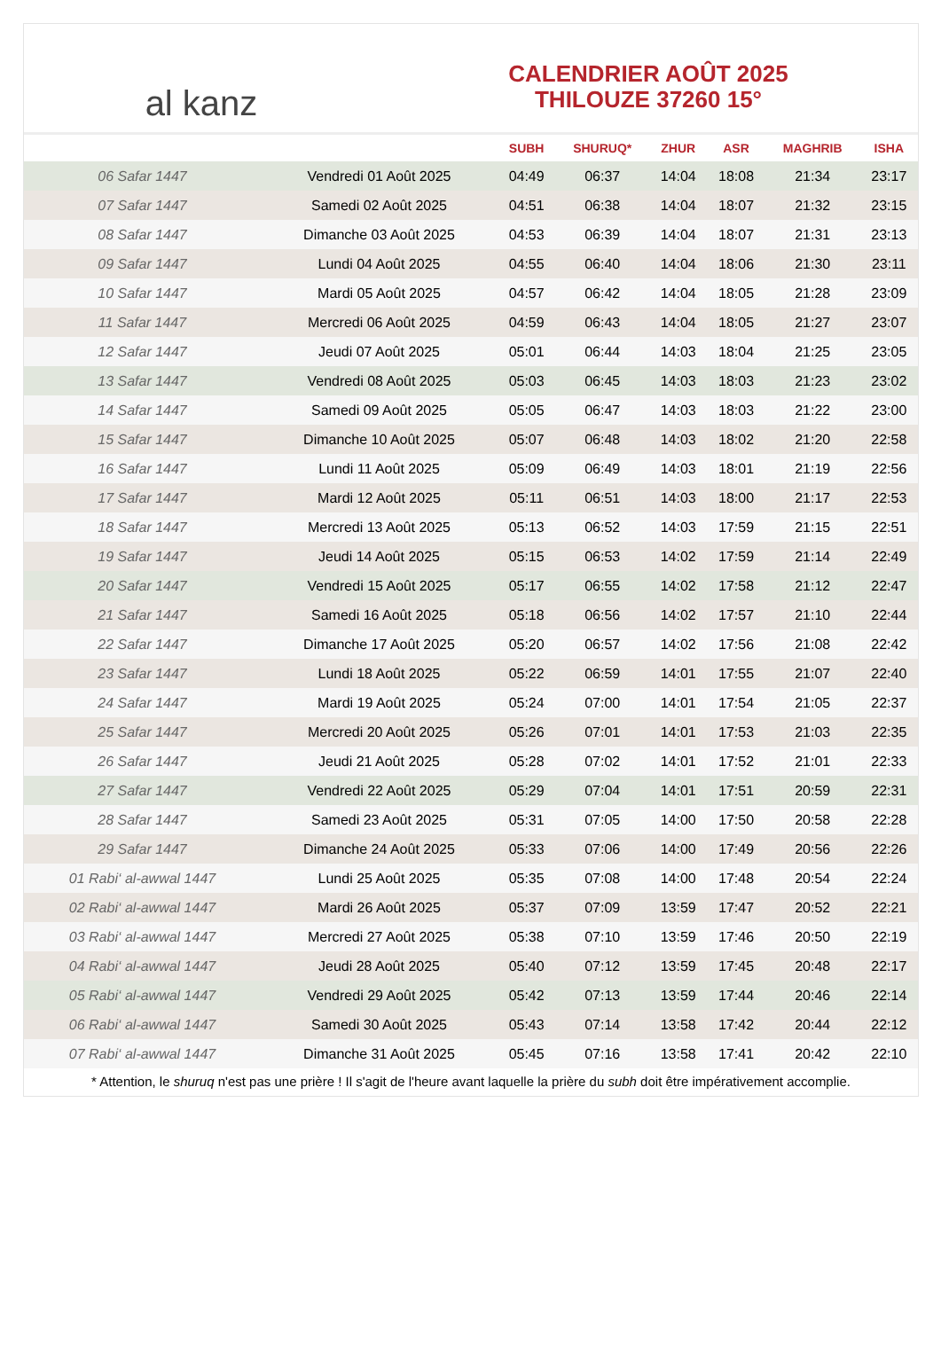al kanz
CALENDRIER AOÛT 2025
THILOUZE 37260 15°
| | | SUBH | SHURUQ* | ZHUR | ASR | MAGHRIB | ISHA |
| --- | --- | --- | --- | --- | --- | --- | --- |
| 06 Safar 1447 | Vendredi 01 Août 2025 | 04:49 | 06:37 | 14:04 | 18:08 | 21:34 | 23:17 |
| 07 Safar 1447 | Samedi 02 Août 2025 | 04:51 | 06:38 | 14:04 | 18:07 | 21:32 | 23:15 |
| 08 Safar 1447 | Dimanche 03 Août 2025 | 04:53 | 06:39 | 14:04 | 18:07 | 21:31 | 23:13 |
| 09 Safar 1447 | Lundi 04 Août 2025 | 04:55 | 06:40 | 14:04 | 18:06 | 21:30 | 23:11 |
| 10 Safar 1447 | Mardi 05 Août 2025 | 04:57 | 06:42 | 14:04 | 18:05 | 21:28 | 23:09 |
| 11 Safar 1447 | Mercredi 06 Août 2025 | 04:59 | 06:43 | 14:04 | 18:05 | 21:27 | 23:07 |
| 12 Safar 1447 | Jeudi 07 Août 2025 | 05:01 | 06:44 | 14:03 | 18:04 | 21:25 | 23:05 |
| 13 Safar 1447 | Vendredi 08 Août 2025 | 05:03 | 06:45 | 14:03 | 18:03 | 21:23 | 23:02 |
| 14 Safar 1447 | Samedi 09 Août 2025 | 05:05 | 06:47 | 14:03 | 18:03 | 21:22 | 23:00 |
| 15 Safar 1447 | Dimanche 10 Août 2025 | 05:07 | 06:48 | 14:03 | 18:02 | 21:20 | 22:58 |
| 16 Safar 1447 | Lundi 11 Août 2025 | 05:09 | 06:49 | 14:03 | 18:01 | 21:19 | 22:56 |
| 17 Safar 1447 | Mardi 12 Août 2025 | 05:11 | 06:51 | 14:03 | 18:00 | 21:17 | 22:53 |
| 18 Safar 1447 | Mercredi 13 Août 2025 | 05:13 | 06:52 | 14:03 | 17:59 | 21:15 | 22:51 |
| 19 Safar 1447 | Jeudi 14 Août 2025 | 05:15 | 06:53 | 14:02 | 17:59 | 21:14 | 22:49 |
| 20 Safar 1447 | Vendredi 15 Août 2025 | 05:17 | 06:55 | 14:02 | 17:58 | 21:12 | 22:47 |
| 21 Safar 1447 | Samedi 16 Août 2025 | 05:18 | 06:56 | 14:02 | 17:57 | 21:10 | 22:44 |
| 22 Safar 1447 | Dimanche 17 Août 2025 | 05:20 | 06:57 | 14:02 | 17:56 | 21:08 | 22:42 |
| 23 Safar 1447 | Lundi 18 Août 2025 | 05:22 | 06:59 | 14:01 | 17:55 | 21:07 | 22:40 |
| 24 Safar 1447 | Mardi 19 Août 2025 | 05:24 | 07:00 | 14:01 | 17:54 | 21:05 | 22:37 |
| 25 Safar 1447 | Mercredi 20 Août 2025 | 05:26 | 07:01 | 14:01 | 17:53 | 21:03 | 22:35 |
| 26 Safar 1447 | Jeudi 21 Août 2025 | 05:28 | 07:02 | 14:01 | 17:52 | 21:01 | 22:33 |
| 27 Safar 1447 | Vendredi 22 Août 2025 | 05:29 | 07:04 | 14:01 | 17:51 | 20:59 | 22:31 |
| 28 Safar 1447 | Samedi 23 Août 2025 | 05:31 | 07:05 | 14:00 | 17:50 | 20:58 | 22:28 |
| 29 Safar 1447 | Dimanche 24 Août 2025 | 05:33 | 07:06 | 14:00 | 17:49 | 20:56 | 22:26 |
| 01 Rabi‘ al-awwal 1447 | Lundi 25 Août 2025 | 05:35 | 07:08 | 14:00 | 17:48 | 20:54 | 22:24 |
| 02 Rabi‘ al-awwal 1447 | Mardi 26 Août 2025 | 05:37 | 07:09 | 13:59 | 17:47 | 20:52 | 22:21 |
| 03 Rabi‘ al-awwal 1447 | Mercredi 27 Août 2025 | 05:38 | 07:10 | 13:59 | 17:46 | 20:50 | 22:19 |
| 04 Rabi‘ al-awwal 1447 | Jeudi 28 Août 2025 | 05:40 | 07:12 | 13:59 | 17:45 | 20:48 | 22:17 |
| 05 Rabi‘ al-awwal 1447 | Vendredi 29 Août 2025 | 05:42 | 07:13 | 13:59 | 17:44 | 20:46 | 22:14 |
| 06 Rabi‘ al-awwal 1447 | Samedi 30 Août 2025 | 05:43 | 07:14 | 13:58 | 17:42 | 20:44 | 22:12 |
| 07 Rabi‘ al-awwal 1447 | Dimanche 31 Août 2025 | 05:45 | 07:16 | 13:58 | 17:41 | 20:42 | 22:10 |
* Attention, le shuruq n'est pas une prière ! Il s'agit de l'heure avant laquelle la prière du subh doit être impérativement accomplie.